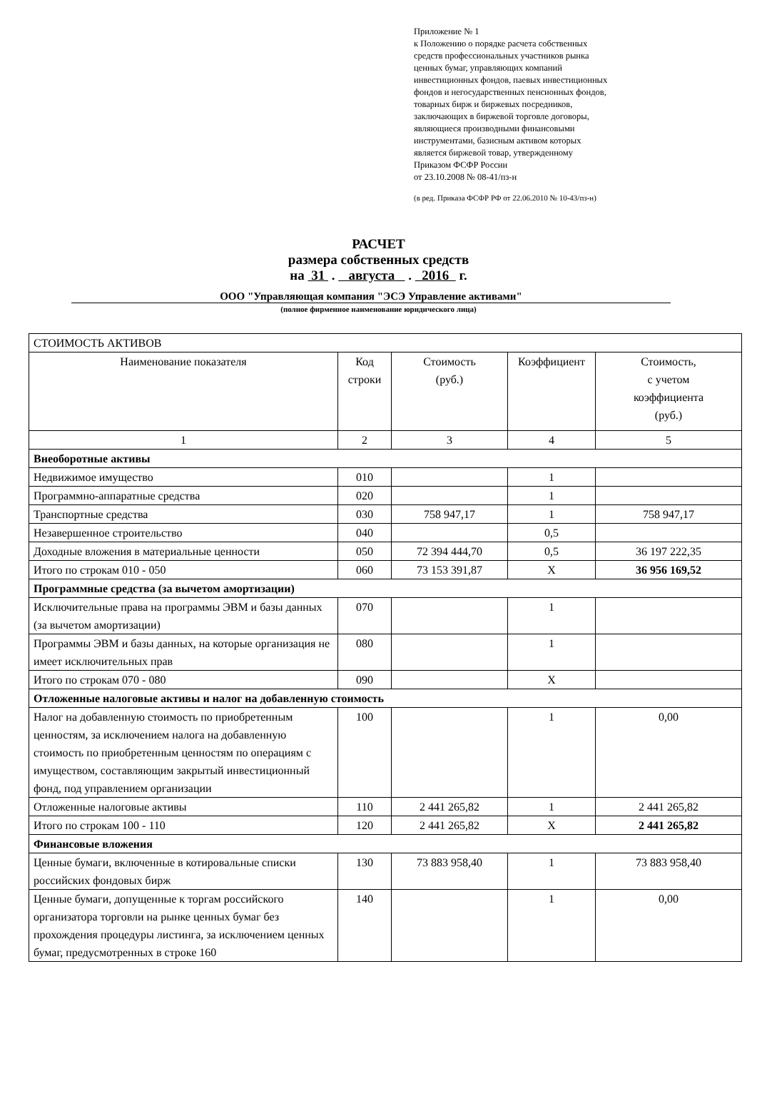Приложение № 1
к Положению о порядке расчета собственных
средств профессиональных участников рынка
ценных бумаг, управляющих компаний
инвестиционных фондов, паевых инвестиционных
фондов и негосударственных пенсионных фондов,
товарных бирж и биржевых посредников,
заключающих в биржевой торговле договоры,
являющиеся производными финансовыми
инструментами, базисным активом которых
является биржевой товар, утвержденному
Приказом ФСФР России
от 23.10.2008 № 08-41/пз-н
(в ред. Приказа ФСФР РФ от 22.06.2010 № 10-43/пз-н)
РАСЧЕТ
размера собственных средств
на 31 . августа . 2016 г.
ООО "Управляющая компания "ЭСЭ Управление активами"
(полное фирменное наименование юридического лица)
| СТОИМОСТЬ АКТИВОВ | | | | |
| Наименование показателя | Код строки | Стоимость (руб.) | Коэффициент | Стоимость, с учетом коэффициента (руб.) |
| 1 | 2 | 3 | 4 | 5 |
| Внеоборотные активы | | | | |
| Недвижимое имущество | 010 | | 1 | |
| Программно-аппаратные средства | 020 | | 1 | |
| Транспортные средства | 030 | 758 947,17 | 1 | 758 947,17 |
| Незавершенное строительство | 040 | | 0,5 | |
| Доходные вложения в материальные ценности | 050 | 72 394 444,70 | 0,5 | 36 197 222,35 |
| Итого по строкам 010 - 050 | 060 | 73 153 391,87 | X | 36 956 169,52 |
| Программные средства (за вычетом амортизации) | | | | |
| Исключительные права на программы ЭВМ и базы данных (за вычетом амортизации) | 070 | | 1 | |
| Программы ЭВМ и базы данных, на которые организация не имеет исключительных прав | 080 | | 1 | |
| Итого по строкам 070 - 080 | 090 | | X | |
| Отложенные налоговые активы и налог на добавленную стоимость | | | | |
| Налог на добавленную стоимость по приобретенным ценностям, за исключением налога на добавленную стоимость по приобретенным ценностям по операциям с имуществом, составляющим закрытый инвестиционный фонд, под управлением организации | 100 | | 1 | 0,00 |
| Отложенные налоговые активы | 110 | 2 441 265,82 | 1 | 2 441 265,82 |
| Итого по строкам 100 - 110 | 120 | 2 441 265,82 | X | 2 441 265,82 |
| Финансовые вложения | | | | |
| Ценные бумаги, включенные в котировальные списки российских фондовых бирж | 130 | 73 883 958,40 | 1 | 73 883 958,40 |
| Ценные бумаги, допущенные к торгам российского организатора торговли на рынке ценных бумаг без прохождения процедуры листинга, за исключением ценных бумаг, предусмотренных в строке 160 | 140 | | 1 | 0,00 |